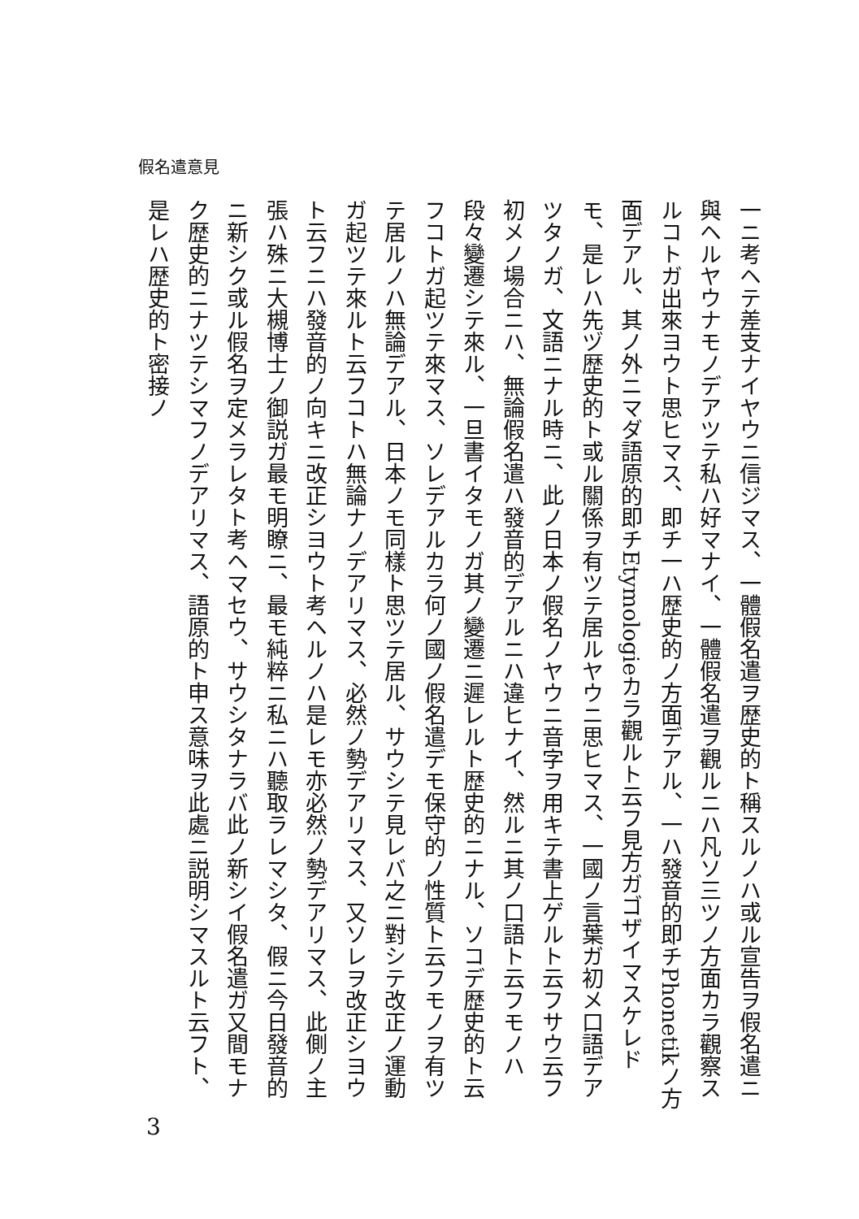假名遣意見
一ニ考ヘテ差支ナイヤウニ信ジマス、一體假名遣ヲ歴史的ト稱スルノハ或ル宣告ヲ假名遣ニ與ヘルヤウナモノデアツテ私ハ好マナイ、一體假名遣ヲ觀ルニハ凡ソ三ツノ方面カラ觀察スルコトガ出來ヨウト思ヒマス、即チ一ハ歴史的ノ方面デアル、一ハ發音的即チPhonetikノ方面デアル、其ノ外ニマダ語原的即チEtymologieカラ觀ルト云フ見方ガゴザイマスケレドモ、是レハ先ヅ歴史的ト或ル關係ヲ有ツテ居ルヤウニ思ヒマス、一國ノ言葉ガ初メ口語デアツタノガ、文語ニナル時ニ、此ノ日本ノ假名ノヤウニ音字ヲ用キテ書上ゲルト云フサウ云フ初メノ場合ニハ、無論假名遣ハ發音的デアルニハ違ヒナイ、然ルニ其ノ口語ト云フモノハ段々變遷シテ來ル、一旦書イタモノガ其ノ變遷ニ遲レルト歴史的ニナル、ソコデ歴史的ト云フコトガ起ツテ來マス、ソレデアルカラ何ノ國ノ假名遣デモ保守的ノ性質ト云フモノヲ有ツテ居ルノハ無論デアル、日本ノモ同樣ト思ツテ居ル、サウシテ見レバ之ニ對シテ改正ノ運動ガ起ツテ來ルト云フコトハ無論ナノデアリマス、必然ノ勢デアリマス、又ソレヲ改正シヨウト云フニハ發音的ノ向キニ改正シヨウト考ヘルノハ是レモ亦必然ノ勢デアリマス、此側ノ主張ハ殊ニ大槻博士ノ御説ガ最モ明瞭ニ、最モ純粹ニ私ニハ聽取ラレマシタ、假ニ今日發音的ニ新シク或ル假名ヲ定メラレタト考ヘマセウ、サウシタナラバ此ノ新シイ假名遣ガ又間モナク歴史的ニナツテシマフノデアリマス、語原的ト申ス意味ヲ此處ニ説明シマスルト云フト、是レハ歴史的ト密接ノ
3